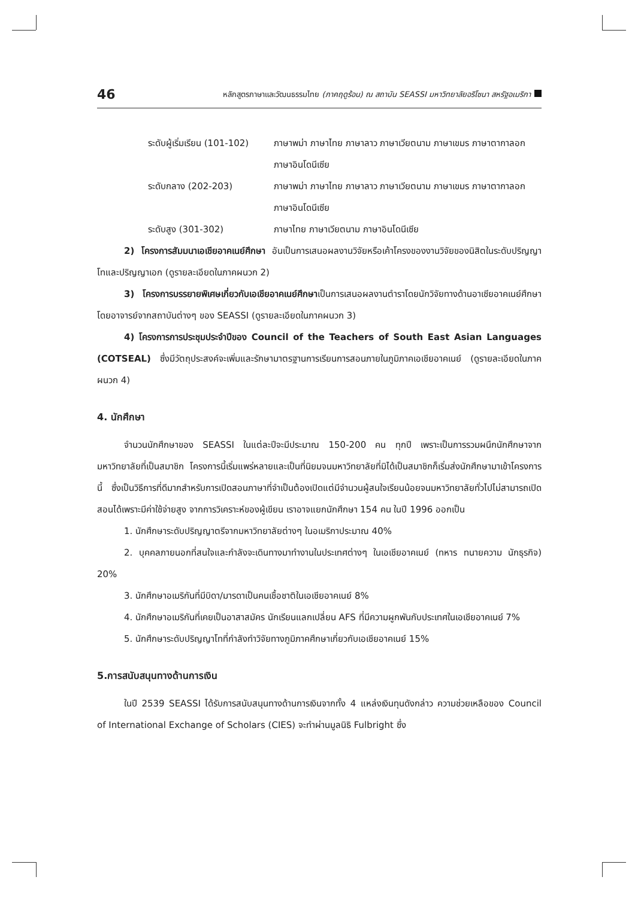46 หลักสูตรภาษาและวัฒนธรรมไทย (ภาคฤดูร้อน) ณ สถาบัน SEASSI มหาวิทยาลัยอริโซนา สหรัฐอเมริกา
ระดับผู้เริ่มเรียน (101-102)
ภาษาพม่า ภาษาไทย ภาษาลาว ภาษาเวียตนาม ภาษาเขมร ภาษาตากาลอก ภาษาอินโดนีเซีย
ระดับกลาง (202-203) ภาษาพม่า ภาษาไทย ภาษาลาว ภาษาเวียตนาม ภาษาเขมร ภาษาตากาลอก ภาษาอินโดนีเซีย
ระดับสูง (301-302) ภาษาไทย ภาษาเวียตนาม ภาษาอินโดนีเซีย
2) โครงการสัมมนาเอเชียอาคเนย์ศึกษา อันเป็นการเสนอผลงานวิจัยหรือเค้าโครงของงานวิจัยของนิสิตในระดับปริญญาโทและปริญญาเอก (ดูรายละเอียดในภาคผนวก 2)
3) โครงการบรรยายพิเศษเกี่ยวกับเอเชียอาคเนย์ศึกษาเป็นการเสนอผลงานตำราโดยนักวิจัยทางด้านอาเซียอาคเนย์ศึกษา โดยอาจารย์จากสถาบันต่างๆ ของ SEASSI (ดูรายละเอียดในภาคผนวก 3)
4) โครงการการประชุมประจำปีของ Council of the Teachers of South East Asian Languages (COTSEAL) ซึ่งมีวัตถุประสงค์จะเพิ่มและรักษามาตรฐานการเรียนการสอนภายในภูมิภาคเอเชียอาคเนย์ (ดูรายละเอียดในภาคผนวก 4)
4. นักศึกษา
จำนวนนักศึกษาของ SEASSI ในแต่ละปีจะมีประมาณ 150-200 คน ทุกปี เพราะเป็นการรวมผนึกนักศึกษาจากมหาวิทยาลัยที่เป็นสมาชิก โครงการนี้เริ่มแพร่หลายและเป็นที่นิยมจนมหาวิทยาลัยที่มิได้เป็นสมาชิกก็เริ่มส่งนักศึกษามาเข้าโครงการนี้ ซึ่งเป็นวิธีการที่ดีมากสำหรับการเปิดสอนภาษาที่จำเป็นต้องเปิดแต่มีจำนวนผู้สนใจเรียนน้อยจนมหาวิทยาลัยทั่วไปไม่สามารถเปิดสอนได้เพราะมีค่าใช้จ่ายสูง จากการวิเคราะห์ของผู้เขียน เราอาจแยกนักศึกษา 154 คน ในปี 1996 ออกเป็น
1. นักศึกษาระดับปริญญาตรีจากมหาวิทยาลัยต่างๆ ในอเมริกาประมาณ 40%
2. บุคคลภายนอกที่สนใจและกำลังจะเดินทางมาทำงานในประเทศต่างๆ ในเอเชียอาคเนย์ (ทหาร ทนายความ นักธุรกิจ) 20%
3. นักศึกษาอเมริกันที่มีบิดา/มารดาเป็นคนเชื้อชาติในเอเชียอาคเนย์ 8%
4. นักศึกษาอเมริกันที่เคยเป็นอาสาสมัคร นักเรียนแลกเปลี่ยน AFS ที่มีความผูกพันกับประเทศในเอเชียอาคเนย์ 7%
5. นักศึกษาระดับปริญญาโทที่กำลังทำวิจัยทางภูมิภาคศึกษาเกี่ยวกับเอเชียอาคเนย์ 15%
5.การสนับสนุนทางด้านการเงิน
ในปี 2539 SEASSI ได้รับการสนับสนุนทางด้านการเงินจากทั้ง 4 แหล่งเงินทุนดังกล่าว ความช่วยเหลือของ Council of International Exchange of Scholars (CIES) จะทำผ่านมูลนิธิ Fulbright ซึ่ง